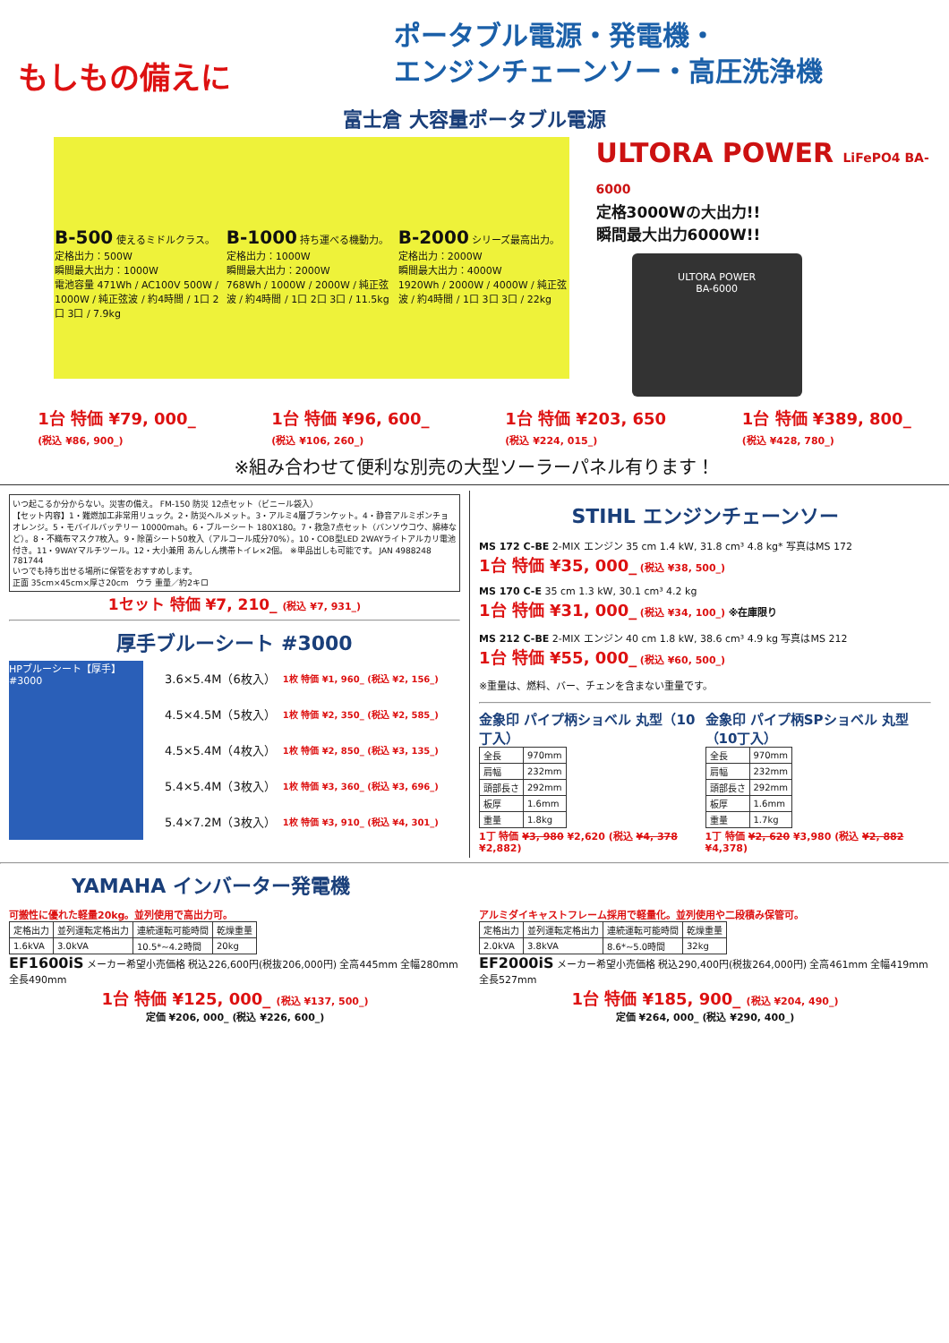もしもの備えに
ポータブル電源・発電機・
エンジンチェーンソー・高圧洗浄機
富士倉 大容量ポータブル電源
B-500 使えるミドルクラス。
定格出力：500W
瞬間最大出力：1000W
電池容量 471Wh / AC100V 500W / 1000W / 純正弦波 / 約4時間 / 1口 2口 3口 / 7.9kg
B-1000 持ち運べる機動力。
定格出力：1000W
瞬間最大出力：2000W
768Wh / 1000W / 2000W / 純正弦波 / 約4時間 / 1口 2口 3口 / 11.5kg
B-2000 シリーズ最高出力。
定格出力：2000W
瞬間最大出力：4000W
1920Wh / 2000W / 4000W / 純正弦波 / 約4時間 / 1口 3口 3口 / 22kg
ULTORA POWER LiFePO4 BA-6000
定格3000Wの大出力!!
瞬間最大出力6000W!!
ULTORA POWER
BA-6000
1台 特価 ¥79, 000_
(税込 ¥86, 900_)
1台 特価 ¥96, 600_
(税込 ¥106, 260_)
1台 特価 ¥203, 650
(税込 ¥224, 015_)
1台 特価 ¥389, 800_
(税込 ¥428, 780_)
※組み合わせて便利な別売の大型ソーラーパネル有ります！
いつ起こるか分からない。災害の備え。 FM-150 防災 12点セット（ビニール袋入）
【セット内容】1・難燃加工非常用リュック。2・防災ヘルメット。3・アルミ4層ブランケット。4・静音アルミポンチョ オレンジ。5・モバイルバッテリー 10000mah。6・ブルーシート 180X180。7・救急7点セット（バンソウコウ、綿棒など）。8・不織布マスク7枚入。9・除菌シート50枚入（アルコール成分70%）。10・COB型LED 2WAYライトアルカリ電池付き。11・9WAYマルチツール。12・大小兼用 あんしん携帯トイレ×2個。 ※単品出しも可能です。 JAN 4988248 781744
いつでも持ち出せる場所に保管をおすすめします。
正面 35cm×45cm×厚さ20cm　ウラ 重量／約2キロ
1セット 特価 ¥7, 210_ (税込 ¥7, 931_)
厚手ブルーシート #3000
HPブルーシート【厚手】#3000
| 3.6×5.4M（6枚入） | 1枚 特価 ¥1, 960_ (税込 ¥2, 156_) |
| 4.5×4.5M（5枚入） | 1枚 特価 ¥2, 350_ (税込 ¥2, 585_) |
| 4.5×5.4M（4枚入） | 1枚 特価 ¥2, 850_ (税込 ¥3, 135_) |
| 5.4×5.4M（3枚入） | 1枚 特価 ¥3, 360_ (税込 ¥3, 696_) |
| 5.4×7.2M（3枚入） | 1枚 特価 ¥3, 910_ (税込 ¥4, 301_) |
STIHL エンジンチェーンソー
MS 172 C-BE 2-MIX エンジン 35 cm 1.4 kW, 31.8 cm³ 4.8 kg* 写真はMS 172
1台 特価 ¥35, 000_ (税込 ¥38, 500_)
MS 170 C-E 35 cm 1.3 kW, 30.1 cm³ 4.2 kg
1台 特価 ¥31, 000_ (税込 ¥34, 100_) ※在庫限り
MS 212 C-BE 2-MIX エンジン 40 cm 1.8 kW, 38.6 cm³ 4.9 kg 写真はMS 212
1台 特価 ¥55, 000_ (税込 ¥60, 500_)
※重量は、燃料、バー、チェンを含まない重量です。
金象印 パイプ柄ショベル 丸型（10丁入）
| 全長 | 970mm |
| 肩幅 | 232mm |
| 頭部長さ | 292mm |
| 板厚 | 1.6mm |
| 重量 | 1.8kg |
1丁 特価 ¥3, 980 ¥2,620 (税込 ¥4, 378 ¥2,882)
金象印 パイプ柄SPショベル 丸型（10丁入）
| 全長 | 970mm |
| 肩幅 | 232mm |
| 頭部長さ | 292mm |
| 板厚 | 1.6mm |
| 重量 | 1.7kg |
1丁 特価 ¥2, 620 ¥3,980 (税込 ¥2, 882 ¥4,378)
YAMAHA インバーター発電機
可搬性に優れた軽量20kg。並列使用で高出力可。
| 定格出力 | 並列運転定格出力 | 連続運転可能時間 | 乾燥重量 |
| 1.6kVA | 3.0kVA | 10.5*~4.2時間 | 20kg |
EF1600iS メーカー希望小売価格 税込226,600円(税抜206,000円) 全高445mm 全幅280mm 全長490mm
1台 特価 ¥125, 000_ (税込 ¥137, 500_)
定価 ¥206, 000_ (税込 ¥226, 600_)
アルミダイキャストフレーム採用で軽量化。並列使用や二段積み保管可。
| 定格出力 | 並列運転定格出力 | 連続運転可能時間 | 乾燥重量 |
| 2.0kVA | 3.8kVA | 8.6*~5.0時間 | 32kg |
EF2000iS メーカー希望小売価格 税込290,400円(税抜264,000円) 全高461mm 全幅419mm 全長527mm
1台 特価 ¥185, 900_ (税込 ¥204, 490_)
定価 ¥264, 000_ (税込 ¥290, 400_)